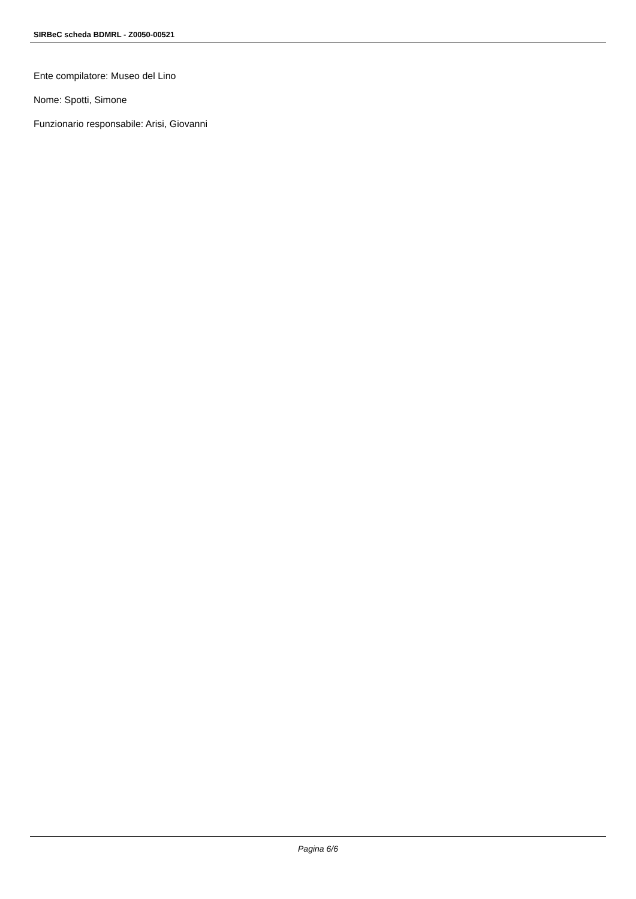SIRBeC scheda BDMRL - Z0050-00521
Ente compilatore: Museo del Lino
Nome: Spotti, Simone
Funzionario responsabile: Arisi, Giovanni
Pagina 6/6